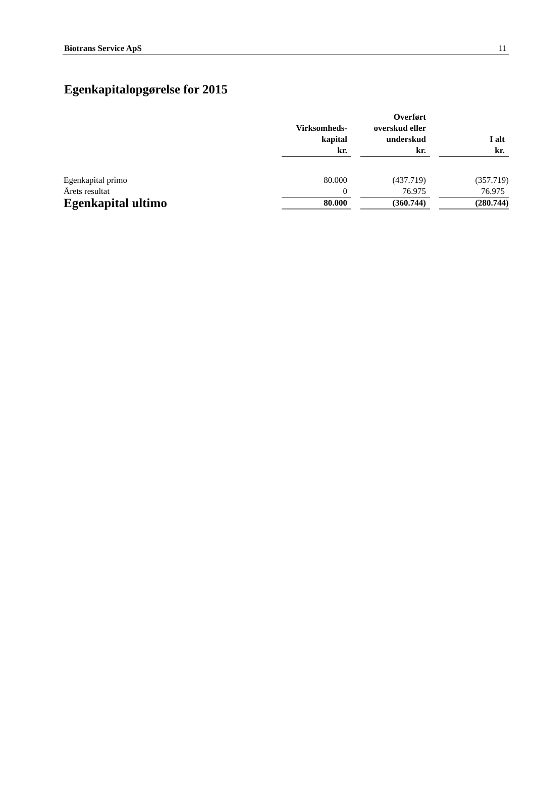Biotrans Service ApS 11
Egenkapitalopgørelse for 2015
| | Virksomheds- kapital kr. | | Overført overskud eller underskud kr. | | I alt kr. |
| --- | --- | --- | --- | --- | --- |
| Egenkapital primo | 80.000 | | (437.719) | | (357.719) |
| Årets resultat | 0 | | 76.975 | | 76.975 |
| Egenkapital ultimo | 80.000 | | (360.744) | | (280.744) |